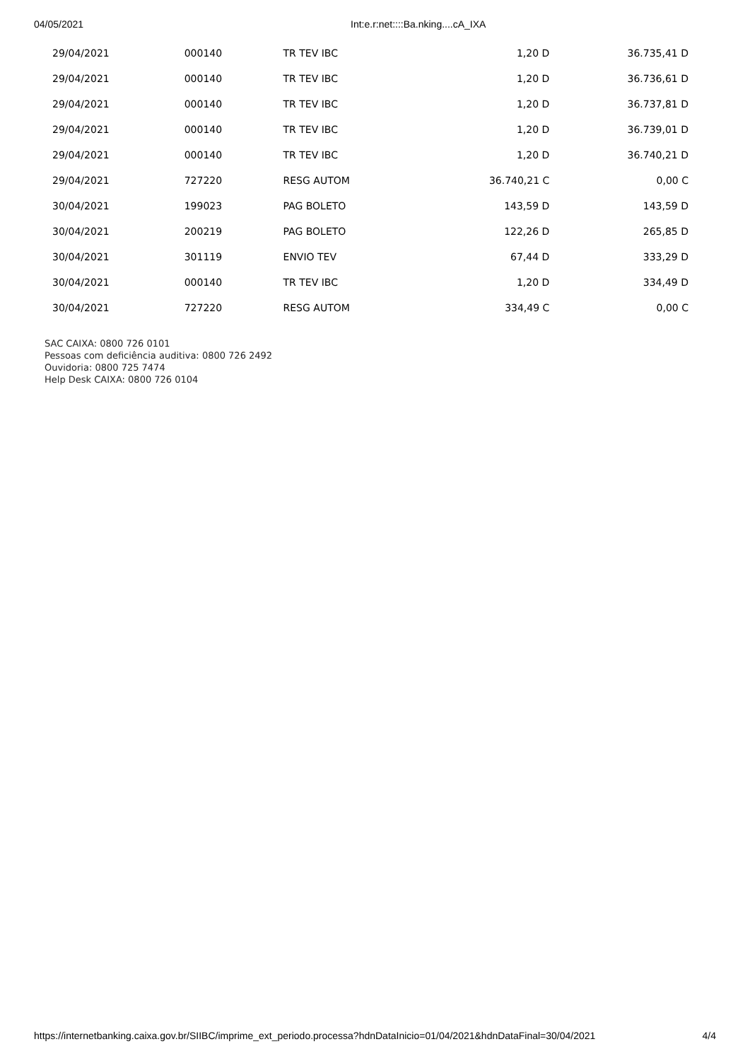04/05/2021 Int:e.r:net::::Ba.nking....cA_IXA
| 29/04/2021 | 000140 | TR TEV IBC | 1,20 D | 36.735,41 D |
| 29/04/2021 | 000140 | TR TEV IBC | 1,20 D | 36.736,61 D |
| 29/04/2021 | 000140 | TR TEV IBC | 1,20 D | 36.737,81 D |
| 29/04/2021 | 000140 | TR TEV IBC | 1,20 D | 36.739,01 D |
| 29/04/2021 | 000140 | TR TEV IBC | 1,20 D | 36.740,21 D |
| 29/04/2021 | 727220 | RESG AUTOM | 36.740,21 C | 0,00 C |
| 30/04/2021 | 199023 | PAG BOLETO | 143,59 D | 143,59 D |
| 30/04/2021 | 200219 | PAG BOLETO | 122,26 D | 265,85 D |
| 30/04/2021 | 301119 | ENVIO TEV | 67,44 D | 333,29 D |
| 30/04/2021 | 000140 | TR TEV IBC | 1,20 D | 334,49 D |
| 30/04/2021 | 727220 | RESG AUTOM | 334,49 C | 0,00 C |
SAC CAIXA: 0800 726 0101
Pessoas com deficiência auditiva: 0800 726 2492
Ouvidoria: 0800 725 7474
Help Desk CAIXA: 0800 726 0104
https://internetbanking.caixa.gov.br/SIIBC/imprime_ext_periodo.processa?hdnDataInicio=01/04/2021&hdnDataFinal=30/04/2021 4/4